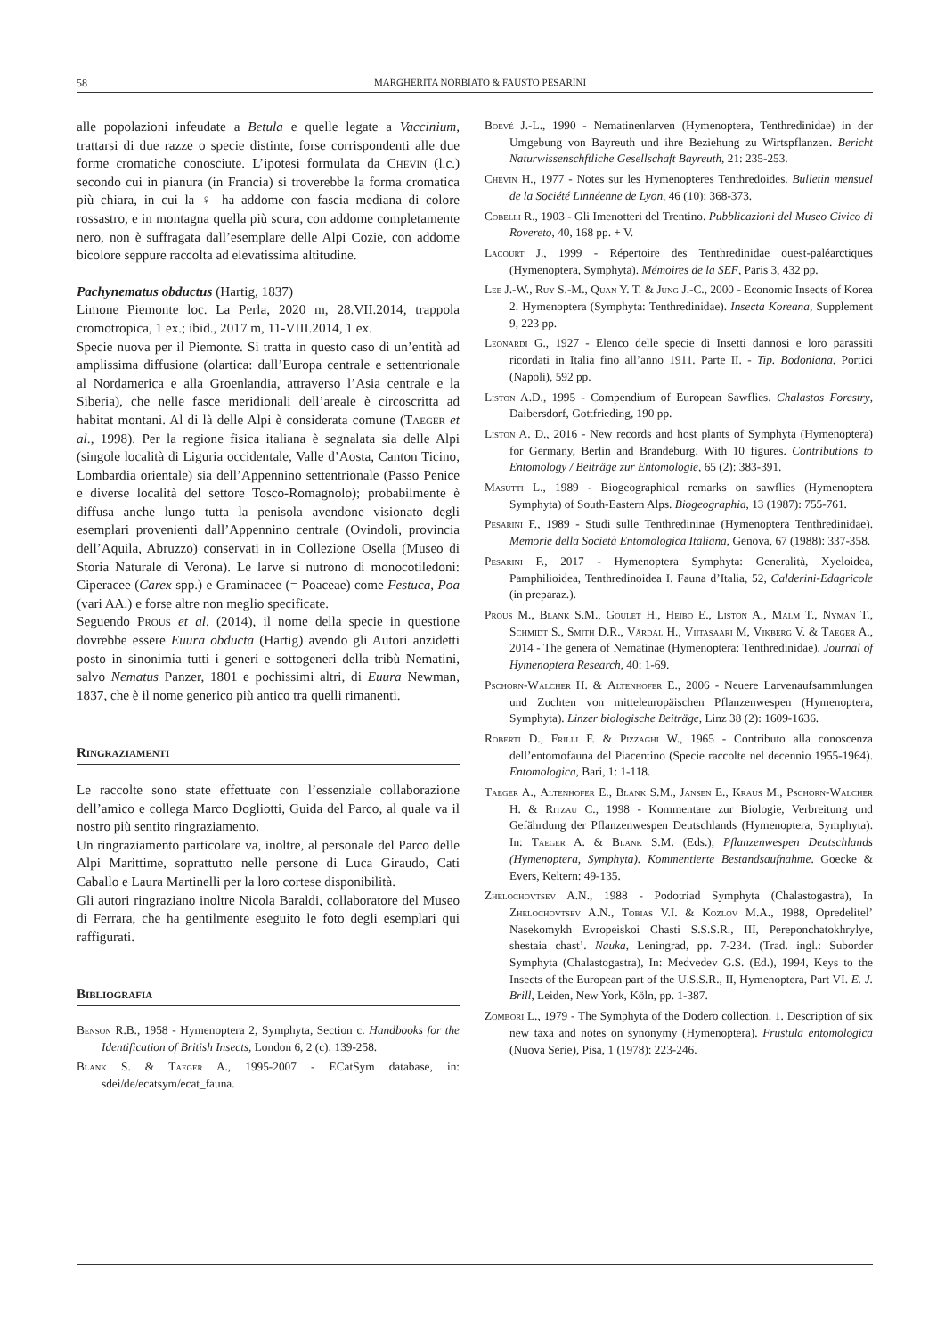58 MARGHERITA NORBIATO & FAUSTO PESARINI
alle popolazioni infeudate a Betula e quelle legate a Vaccinium, trattarsi di due razze o specie distinte, forse corrispondenti alle due forme cromatiche conosciute. L’ipotesi formulata da Chevin (l.c.) secondo cui in pianura (in Francia) si troverebbe la forma cromatica più chiara, in cui la ♀ ha addome con fascia mediana di colore rossastro, e in montagna quella più scura, con addome completamente nero, non è suffragata dall’esemplare delle Alpi Cozie, con addome bicolore seppure raccolta ad elevatissima altitudine.
Pachynematus obductus (Hartig, 1837)
Limone Piemonte loc. La Perla, 2020 m, 28.VII.2014, trappola cromotropica, 1 ex.; ibid., 2017 m, 11-VIII.2014, 1 ex.
Specie nuova per il Piemonte. Si tratta in questo caso di un’entità ad amplissima diffusione (olartica: dall’Europa centrale e settentrionale al Nordamerica e alla Groenlandia, attraverso l’Asia centrale e la Siberia), che nelle fasce meridionali dell’areale è circoscritta ad habitat montani. Al di là delle Alpi è considerata comune (Taeger et al., 1998). Per la regione fisica italiana è segnalata sia delle Alpi (singole località di Liguria occidentale, Valle d’Aosta, Canton Ticino, Lombardia orientale) sia dell’Appennino settentrionale (Passo Penice e diverse località del settore Tosco-Romagnolo); probabilmente è diffusa anche lungo tutta la penisola avendone visionato degli esemplari provenienti dall’Appennino centrale (Ovindoli, provincia dell’Aquila, Abruzzo) conservati in in Collezione Osella (Museo di Storia Naturale di Verona). Le larve si nutrono di monocotiledoni: Ciperacee (Carex spp.) e Graminacee (= Poaceae) come Festuca, Poa (vari AA.) e forse altre non meglio specificate.
Seguendo Prous et al. (2014), il nome della specie in questione dovrebbe essere Euura obducta (Hartig) avendo gli Autori anzidetti posto in sinonimia tutti i generi e sottogeneri della tribù Nematini, salvo Nematus Panzer, 1801 e pochissimi altri, di Euura Newman, 1837, che è il nome generico più antico tra quelli rimanenti.
Ringraziamenti
Le raccolte sono state effettuate con l’essenziale collaborazione dell’amico e collega Marco Dogliotti, Guida del Parco, al quale va il nostro più sentito ringraziamento.
Un ringraziamento particolare va, inoltre, al personale del Parco delle Alpi Marittime, soprattutto nelle persone di Luca Giraudo, Cati Caballo e Laura Martinelli per la loro cortese disponibilità.
Gli autori ringraziano inoltre Nicola Baraldi, collaboratore del Museo di Ferrara, che ha gentilmente eseguito le foto degli esemplari qui raffigurati.
Bibliografia
Benson R.B., 1958 - Hymenoptera 2, Symphyta, Section c. Handbooks for the Identification of British Insects, London 6, 2 (c): 139-258.
Blank S. & Taeger A., 1995-2007 - ECatSym database, in: sdei/de/ecatsym/ecat_fauna.
Boevé J.-L., 1990 - Nematinenlarven (Hymenoptera, Tenthredinidae) in der Umgebung von Bayreuth und ihre Beziehung zu Wirtspflanzen. Bericht Naturwissenschftliche Gesellschaft Bayreuth, 21: 235-253.
Chevin H., 1977 - Notes sur les Hymenopteres Tenthredoides. Bulletin mensuel de la Société Linnéenne de Lyon, 46 (10): 368-373.
Cobelli R., 1903 - Gli Imenotteri del Trentino. Pubblicazioni del Museo Civico di Rovereto, 40, 168 pp. + V.
Lacourt J., 1999 - Répertoire des Tenthredinidae ouest-paléarctiques (Hymenoptera, Symphyta). Mémoires de la SEF, Paris 3, 432 pp.
Lee J.-W., Ruy S.-M., Quan Y. T. & Jung J.-C., 2000 - Economic Insects of Korea 2. Hymenoptera (Symphyta: Tenthredinidae). Insecta Koreana, Supplement 9, 223 pp.
Leonardi G., 1927 - Elenco delle specie di Insetti dannosi e loro parassiti ricordati in Italia fino all’anno 1911. Parte II. - Tip. Bodoniana, Portici (Napoli), 592 pp.
Liston A.D., 1995 - Compendium of European Sawflies. Chalastos Forestry, Daibersdorf, Gottfrieding, 190 pp.
Liston A. D., 2016 - New records and host plants of Symphyta (Hymenoptera) for Germany, Berlin and Brandeburg. With 10 figures. Contributions to Entomology / Beiträge zur Entomologie, 65 (2): 383-391.
Masutti L., 1989 - Biogeographical remarks on sawflies (Hymenoptera Symphyta) of South-Eastern Alps. Biogeographia, 13 (1987): 755-761.
Pesarini F., 1989 - Studi sulle Tenthredininae (Hymenoptera Tenthredinidae). Memorie della Società Entomologica Italiana, Genova, 67 (1988): 337-358.
Pesarini F., 2017 - Hymenoptera Symphyta: Generalità, Xyeloidea, Pamphilioidea, Tenthredinoidea I. Fauna d’Italia, 52, Calderini-Edagricole (in preparaz.).
Prous M., Blank S.M., Goulet H., Heibo E., Liston A., Malm T., Nyman T., Schmidt S., Smith D.R., Vårdal H., Viitasaari M, Vikberg V. & Taeger A., 2014 - The genera of Nematinae (Hymenoptera: Tenthredinidae). Journal of Hymenoptera Research, 40: 1-69.
Pschorn-Walcher H. & Altenhofer E., 2006 - Neuere Larvenaufsammlungen und Zuchten von mitteleuropäischen Pflanzenwespen (Hymenoptera, Symphyta). Linzer biologische Beiträge, Linz 38 (2): 1609-1636.
Roberti D., Frilli F. & Pizzaghi W., 1965 - Contributo alla conoscenza dell’entomofauna del Piacentino (Specie raccolte nel decennio 1955-1964). Entomologica, Bari, 1: 1-118.
Taeger A., Altenhofer E., Blank S.M., Jansen E., Kraus M., Pschorn-Walcher H. & Ritzau C., 1998 - Kommentare zur Biologie, Verbreitung und Gefährdung der Pflanzenwespen Deutschlands (Hymenoptera, Symphyta). In: Taeger A. & Blank S.M. (Eds.), Pflanzenwespen Deutschlands (Hymenoptera, Symphyta). Kommentierte Bestandsaufnahme. Goecke & Evers, Keltern: 49-135.
Zhelochovtsev A.N., 1988 - Podotriad Symphyta (Chalastogastra), In Zhelochovtsev A.N., Tobias V.I. & Kozlov M.A., 1988, Opredelitel’ Nasekomykh Evropeiskoi Chasti S.S.S.R., III, Pereponchatokhrylye, shestaia chast’. Nauka, Leningrad, pp. 7-234. (Trad. ingl.: Suborder Symphyta (Chalastogastra), In: Medvedev G.S. (Ed.), 1994, Keys to the Insects of the European part of the U.S.S.R., II, Hymenoptera, Part VI. E. J. Brill, Leiden, New York, Köln, pp. 1-387.
Zombori L., 1979 - The Symphyta of the Dodero collection. 1. Description of six new taxa and notes on synonymy (Hymenoptera). Frustula entomologica (Nuova Serie), Pisa, 1 (1978): 223-246.